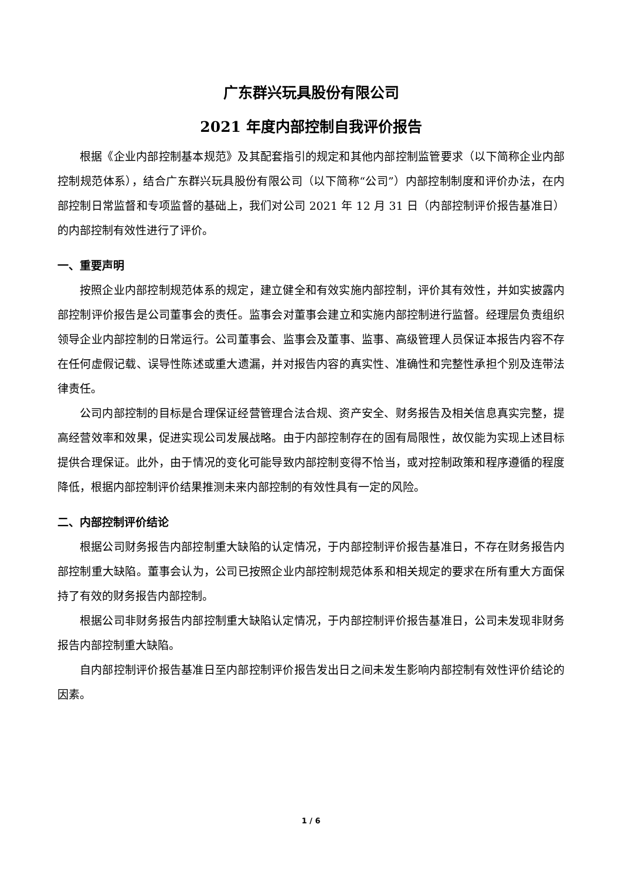广东群兴玩具股份有限公司
2021 年度内部控制自我评价报告
根据《企业内部控制基本规范》及其配套指引的规定和其他内部控制监管要求（以下简称企业内部控制规范体系），结合广东群兴玩具股份有限公司（以下简称“公司”）内部控制制度和评价办法，在内部控制日常监督和专项监督的基础上，我们对公司 2021 年 12 月 31 日（内部控制评价报告基准日）的内部控制有效性进行了评价。
一、重要声明
按照企业内部控制规范体系的规定，建立健全和有效实施内部控制，评价其有效性，并如实披露内部控制评价报告是公司董事会的责任。监事会对董事会建立和实施内部控制进行监督。经理层负责组织领导企业内部控制的日常运行。公司董事会、监事会及董事、监事、高级管理人员保证本报告内容不存在任何虚假记载、误导性陈述或重大遗漏，并对报告内容的真实性、准确性和完整性承担个别及连带法律责任。
公司内部控制的目标是合理保证经营管理合法合规、资产安全、财务报告及相关信息真实完整，提高经营效率和效果，促进实现公司发展战略。由于内部控制存在的固有局限性，故仅能为实现上述目标提供合理保证。此外，由于情况的变化可能导致内部控制变得不恰当，或对控制政策和程序遵循的程度降低，根据内部控制评价结果推测未来内部控制的有效性具有一定的风险。
二、内部控制评价结论
根据公司财务报告内部控制重大缺陷的认定情况，于内部控制评价报告基准日，不存在财务报告内部控制重大缺陷。董事会认为，公司已按照企业内部控制规范体系和相关规定的要求在所有重大方面保持了有效的财务报告内部控制。
根据公司非财务报告内部控制重大缺陷认定情况，于内部控制评价报告基准日，公司未发现非财务报告内部控制重大缺陷。
自内部控制评价报告基准日至内部控制评价报告发出日之间未发生影响内部控制有效性评价结论的因素。
1 / 6